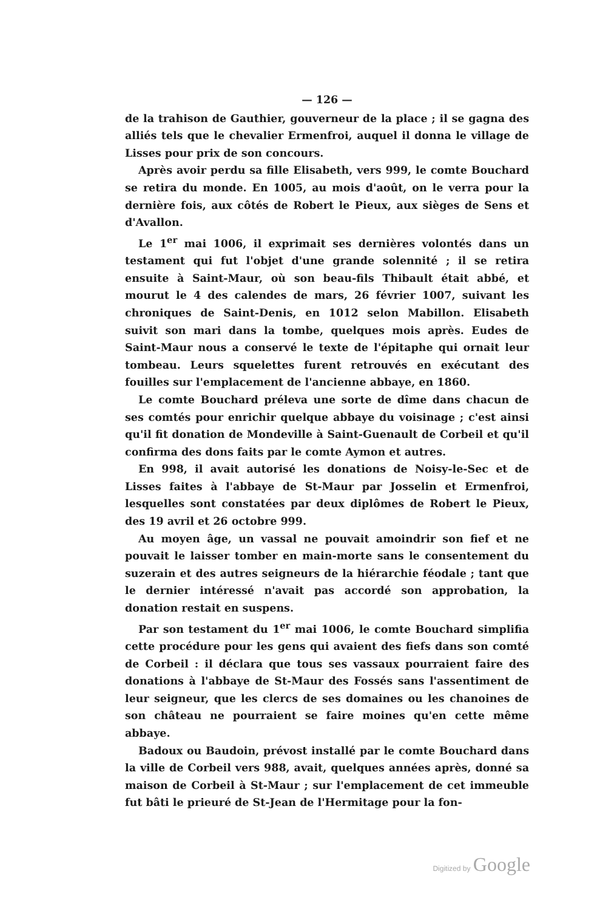— 126 —
de la trahison de Gauthier, gouverneur de la place ; il se gagna des alliés tels que le chevalier Ermenfroi, auquel il donna le village de Lisses pour prix de son concours.
Après avoir perdu sa fille Elisabeth, vers 999, le comte Bouchard se retira du monde. En 1005, au mois d'août, on le verra pour la dernière fois, aux côtés de Robert le Pieux, aux sièges de Sens et d'Avallon.
Le 1<sup>er</sup> mai 1006, il exprimait ses dernières volontés dans un testament qui fut l'objet d'une grande solennité ; il se retira ensuite à Saint-Maur, où son beau-fils Thibault était abbé, et mourut le 4 des calendes de mars, 26 février 1007, suivant les chroniques de Saint-Denis, en 1012 selon Mabillon. Elisabeth suivit son mari dans la tombe, quelques mois après. Eudes de Saint-Maur nous a conservé le texte de l'épitaphe qui ornait leur tombeau. Leurs squelettes furent retrouvés en exécutant des fouilles sur l'emplacement de l'ancienne abbaye, en 1860.
Le comte Bouchard préleva une sorte de dîme dans chacun de ses comtés pour enrichir quelque abbaye du voisinage ; c'est ainsi qu'il fit donation de Mondeville à Saint-Guenault de Corbeil et qu'il confirma des dons faits par le comte Aymon et autres.
En 998, il avait autorisé les donations de Noisy-le-Sec et de Lisses faites à l'abbaye de St-Maur par Josselin et Ermenfroi, lesquelles sont constatées par deux diplômes de Robert le Pieux, des 19 avril et 26 octobre 999.
Au moyen âge, un vassal ne pouvait amoindrir son fief et ne pouvait le laisser tomber en main-morte sans le consentement du suzerain et des autres seigneurs de la hiérarchie féodale ; tant que le dernier intéressé n'avait pas accordé son approbation, la donation restait en suspens.
Par son testament du 1<sup>er</sup> mai 1006, le comte Bouchard simplifia cette procédure pour les gens qui avaient des fiefs dans son comté de Corbeil : il déclara que tous ses vassaux pourraient faire des donations à l'abbaye de St-Maur des Fossés sans l'assentiment de leur seigneur, que les clercs de ses domaines ou les chanoines de son château ne pourraient se faire moines qu'en cette même abbaye.
Badoux ou Baudoin, prévost installé par le comte Bouchard dans la ville de Corbeil vers 988, avait, quelques années après, donné sa maison de Corbeil à St-Maur ; sur l'emplacement de cet immeuble fut bâti le prieuré de St-Jean de l'Hermitage pour la fon-
Digitized by Google